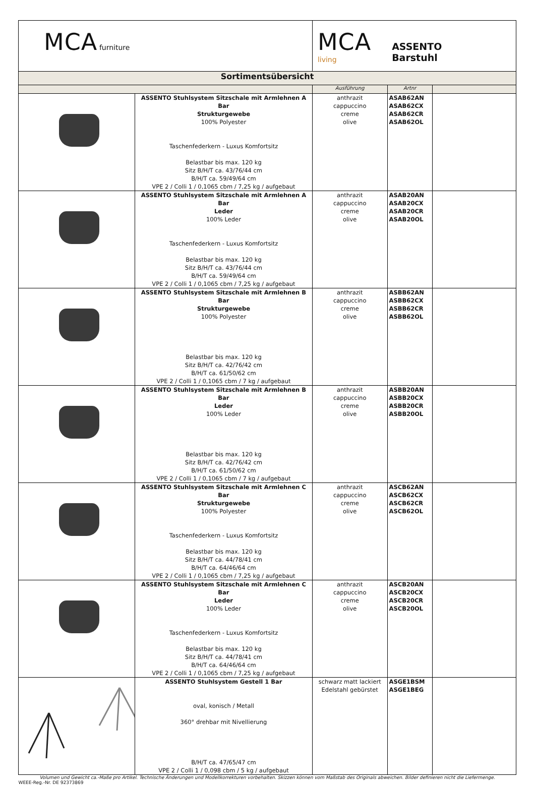| MCA furniture | | MCA living ASSENTO Barstuhl | | |
| Sortimentsübersicht | | | | |
| | | Ausführung | Artnr | |
| | ASSENTO Stuhlsystem Sitzschale mit Armlehnen A Bar Strukturgewebe 100% Polyester Taschenfederkern - Luxus Komfortsitz Belastbar bis max. 120 kg Sitz B/H/T ca. 43/76/44 cm B/H/T ca. 59/49/64 cm VPE 2 / Colli 1 / 0,1065 cbm / 7,25 kg / aufgebaut | anthrazit cappuccino creme olive | ASAB62AN ASAB62CX ASAB62CR ASAB62OL | |
| | ASSENTO Stuhlsystem Sitzschale mit Armlehnen A Bar Leder 100% Leder Taschenfederkern - Luxus Komfortsitz Belastbar bis max. 120 kg Sitz B/H/T ca. 43/76/44 cm B/H/T ca. 59/49/64 cm VPE 2 / Colli 1 / 0,1065 cbm / 7,25 kg / aufgebaut | anthrazit cappuccino creme olive | ASAB20AN ASAB20CX ASAB20CR ASAB20OL | |
| | ASSENTO Stuhlsystem Sitzschale mit Armlehnen B Bar Strukturgewebe 100% Polyester Belastbar bis max. 120 kg Sitz B/H/T ca. 42/76/42 cm B/H/T ca. 61/50/62 cm VPE 2 / Colli 1 / 0,1065 cbm / 7 kg / aufgebaut | anthrazit cappuccino creme olive | ASBB62AN ASBB62CX ASBB62CR ASBB62OL | |
| | ASSENTO Stuhlsystem Sitzschale mit Armlehnen B Bar Leder 100% Leder Belastbar bis max. 120 kg Sitz B/H/T ca. 42/76/42 cm B/H/T ca. 61/50/62 cm VPE 2 / Colli 1 / 0,1065 cbm / 7 kg / aufgebaut | anthrazit cappuccino creme olive | ASBB20AN ASBB20CX ASBB20CR ASBB20OL | |
| | ASSENTO Stuhlsystem Sitzschale mit Armlehnen C Bar Strukturgewebe 100% Polyester Taschenfederkern - Luxus Komfortsitz Belastbar bis max. 120 kg Sitz B/H/T ca. 44/78/41 cm B/H/T ca. 64/46/64 cm VPE 2 / Colli 1 / 0,1065 cbm / 7,25 kg / aufgebaut | anthrazit cappuccino creme olive | ASCB62AN ASCB62CX ASCB62CR ASCB62OL | |
| | ASSENTO Stuhlsystem Sitzschale mit Armlehnen C Bar Leder 100% Leder Taschenfederkern - Luxus Komfortsitz Belastbar bis max. 120 kg Sitz B/H/T ca. 44/78/41 cm B/H/T ca. 64/46/64 cm VPE 2 / Colli 1 / 0,1065 cbm / 7,25 kg / aufgebaut | anthrazit cappuccino creme olive | ASCB20AN ASCB20CX ASCB20CR ASCB20OL | |
| | ASSENTO Stuhlsystem Gestell 1 Bar oval, konisch / Metall 360° drehbar mit Nivellierung B/H/T ca. 47/65/47 cm VPE 2 / Colli 1 / 0,098 cbm / 5 kg / aufgebaut | schwarz matt lackiert Edelstahl gebürstet | ASGE1BSM ASGE1BEG | |
| Volumen und Gewicht ca.-Maße pro Artikel. Technische Änderungen und Modellkorrekturen vorbehalten. Skizzen können vom Maßstab des Originals abweichen. Bilder definieren nicht die Liefermenge. | | | | |
| WEEE-Reg.-Nr. DE 92373869 | | | | |